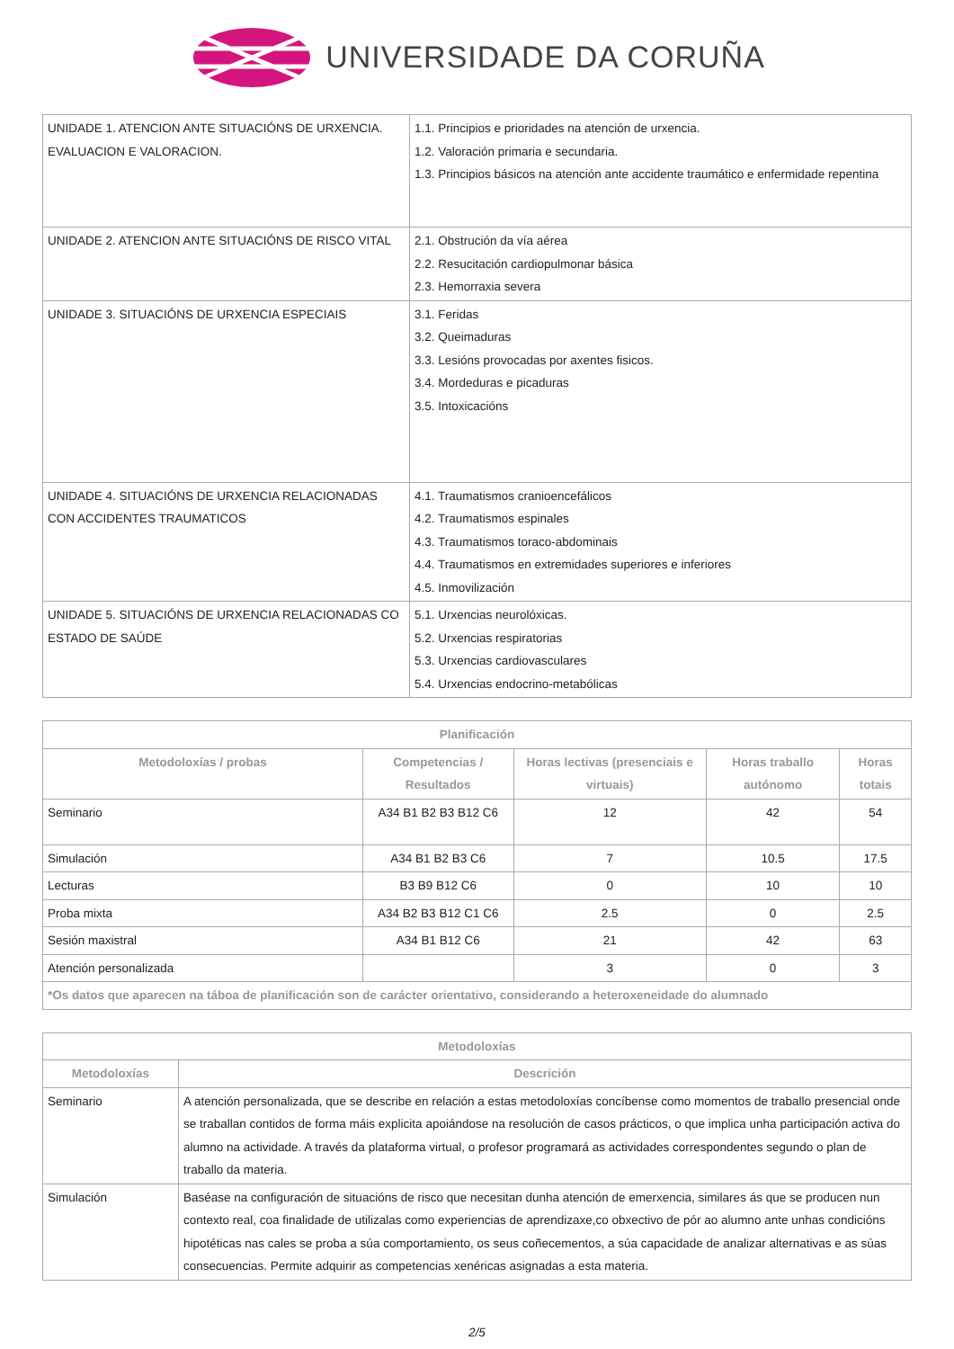UNIVERSIDADE DA CORUÑA
| UNIDADE 1. ATENCION ANTE SITUACIÓNS DE URXENCIA. EVALUACION E VALORACION. | 1.1. Principios e prioridades na atención de urxencia. 1.2. Valoración primaria e secundaria. 1.3. Principios básicos na atención ante accidente traumático e enfermidade repentina |
| UNIDADE 2. ATENCION ANTE SITUACIÓNS DE RISCO VITAL | 2.1. Obstrución da vía aérea 2.2. Resucitación cardiopulmonar básica 2.3. Hemorraxia severa |
| UNIDADE 3. SITUACIÓNS DE URXENCIA ESPECIAIS | 3.1. Feridas 3.2. Queimaduras 3.3. Lesións provocadas por axentes fisicos. 3.4. Mordeduras e picaduras 3.5. Intoxicacións |
| UNIDADE 4. SITUACIÓNS DE URXENCIA RELACIONADAS CON ACCIDENTES TRAUMATICOS | 4.1. Traumatismos cranioencefálicos 4.2. Traumatismos espinales 4.3. Traumatismos toraco-abdominais 4.4. Traumatismos en extremidades superiores e inferiores 4.5. Inmovilización |
| UNIDADE 5. SITUACIÓNS DE URXENCIA RELACIONADAS CO ESTADO DE SAÚDE | 5.1. Urxencias neurolóxicas. 5.2. Urxencias respiratorias 5.3. Urxencias cardiovasculares 5.4. Urxencias endocrino-metabólicas |
| Planificación | | | | |
| --- | --- | --- | --- | --- |
| Metodoloxías / probas | Competencias / Resultados | Horas lectivas (presenciais e virtuais) | Horas traballo autónomo | Horas totais |
| Seminario | A34 B1 B2 B3 B12 C6 | 12 | 42 | 54 |
| Simulación | A34 B1 B2 B3 C6 | 7 | 10.5 | 17.5 |
| Lecturas | B3 B9 B12 C6 | 0 | 10 | 10 |
| Proba mixta | A34 B2 B3 B12 C1 C6 | 2.5 | 0 | 2.5 |
| Sesión maxistral | A34 B1 B12 C6 | 21 | 42 | 63 |
| Atención personalizada | | 3 | 0 | 3 |
| *Os datos que aparecen na táboa de planificación son de carácter orientativo, considerando a heteroxeneidade do alumnado | | | | |
| Metodoloxías | |
| --- | --- |
| Metodoloxías | Descrición |
| Seminario | A atención personalizada, que se describe en relación a estas metodoloxías concíbense como momentos de traballo presencial onde se traballan contidos de forma máis explicita apoiándose na resolución de casos prácticos, o que implica unha participación activa do alumno na actividade. A través da plataforma virtual, o profesor programará as actividades correspondentes segundo o plan de traballo da materia. |
| Simulación | Baséase na configuración de situacións de risco que necesitan dunha atención de emerxencia, similares ás que se producen nun contexto real, coa finalidade de utilizalas como experiencias de aprendizaxe,co obxectivo de pór ao alumno ante unhas condicións hipotéticas nas cales se proba a súa comportamiento, os seus coñecementos, a súa capacidade de analizar alternativas e as súas consecuencias. Permite adquirir as competencias xenéricas asignadas a esta materia. |
2/5